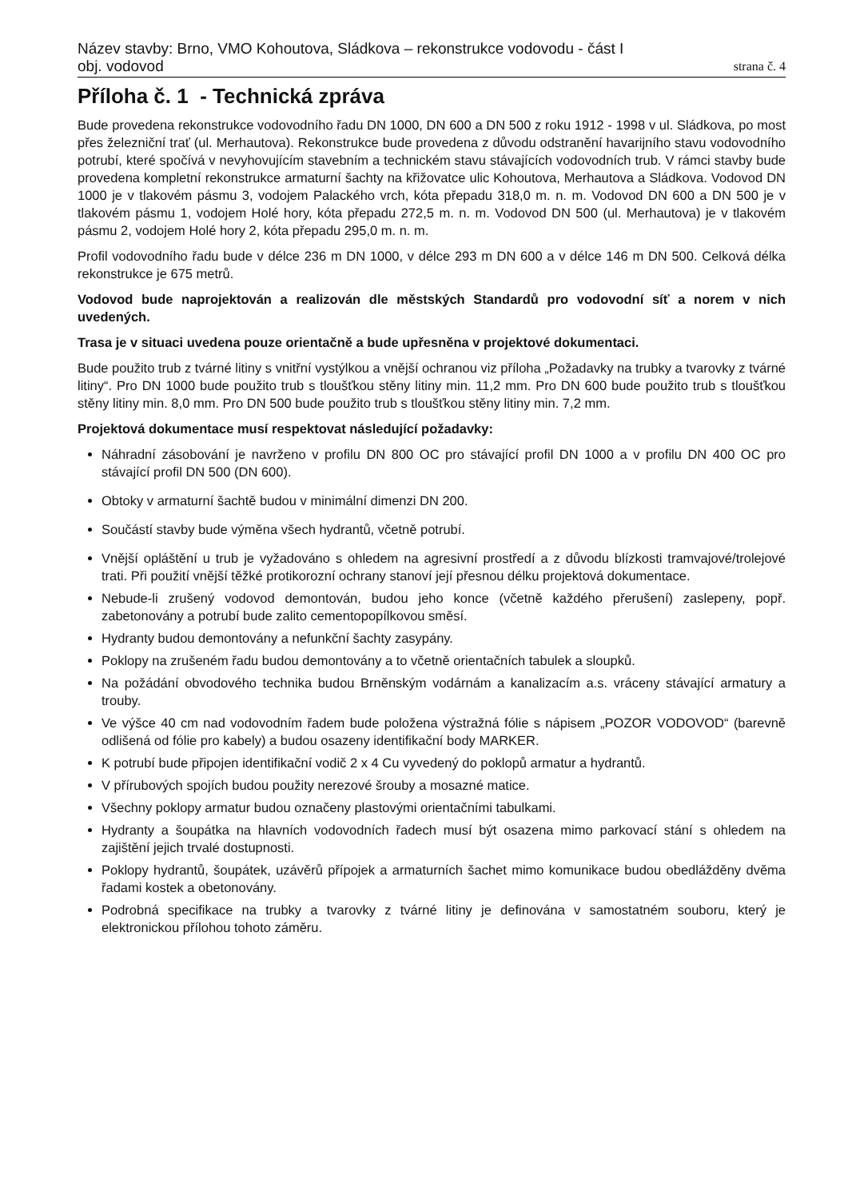Název stavby: Brno, VMO Kohoutova, Sládkova – rekonstrukce vodovodu - část I
obj. vodovod strana č. 4
Příloha č. 1 - Technická zpráva
Bude provedena rekonstrukce vodovodního řadu DN 1000, DN 600 a DN 500 z roku 1912 - 1998 v ul. Sládkova, po most přes železniční trať (ul. Merhautova). Rekonstrukce bude provedena z důvodu odstranění havarijního stavu vodovodního potrubí, které spočívá v nevyhovujícím stavebním a technickém stavu stávajících vodovodních trub. V rámci stavby bude provedena kompletní rekonstrukce armaturní šachty na křižovatce ulic Kohoutova, Merhautova a Sládkova. Vodovod DN 1000 je v tlakovém pásmu 3, vodojem Palackého vrch, kóta přepadu 318,0 m. n. m. Vodovod DN 600 a DN 500 je v tlakovém pásmu 1, vodojem Holé hory, kóta přepadu 272,5 m. n. m. Vodovod DN 500 (ul. Merhautova) je v tlakovém pásmu 2, vodojem Holé hory 2, kóta přepadu 295,0 m. n. m.
Profil vodovodního řadu bude v délce 236 m DN 1000, v délce 293 m DN 600 a v délce 146 m DN 500. Celková délka rekonstrukce je 675 metrů.
Vodovod bude naprojektován a realizován dle městských Standardů pro vodovodní síť a norem v nich uvedených.
Trasa je v situaci uvedena pouze orientačně a bude upřesněna v projektové dokumentaci.
Bude použito trub z tvárné litiny s vnitřní vystýlkou a vnější ochranou viz příloha „Požadavky na trubky a tvarovky z tvárné litiny“. Pro DN 1000 bude použito trub s tloušťkou stěny litiny min. 11,2 mm. Pro DN 600 bude použito trub s tloušťkou stěny litiny min. 8,0 mm. Pro DN 500 bude použito trub s tloušťkou stěny litiny min. 7,2 mm.
Projektová dokumentace musí respektovat následující požadavky:
Náhradní zásobování je navrženo v profilu DN 800 OC pro stávající profil DN 1000 a v profilu DN 400 OC pro stávající profil DN 500 (DN 600).
Obtoky v armaturní šachtě budou v minimální dimenzi DN 200.
Součástí stavby bude výměna všech hydrantů, včetně potrubí.
Vnější opláštění u trub je vyžadováno s ohledem na agresivní prostředí a z důvodu blízkosti tramvajové/trolejové trati. Při použití vnější těžké protikorozní ochrany stanoví její přesnou délku projektová dokumentace.
Nebude-li zrušený vodovod demontován, budou jeho konce (včetně každého přerušení) zaslepeny, popř. zabetonovány a potrubí bude zalito cementopopílkovou směsí.
Hydranty budou demontovány a nefunkční šachty zasypány.
Poklopy na zrušeném řadu budou demontovány a to včetně orientačních tabulek a sloupků.
Na požádání obvodového technika budou Brněnským vodárnám a kanalizacím a.s. vráceny stávající armatury a trouby.
Ve výšce 40 cm nad vodovodním řadem bude položena výstražná fólie s nápisem „POZOR VODOVOD“ (barevně odlišená od fólie pro kabely) a budou osazeny identifikační body MARKER.
K potrubí bude připojen identifikační vodič 2 x 4 Cu vyvedený do poklopů armatur a hydrantů.
V přírubových spojích budou použity nerezové šrouby a mosazné matice.
Všechny poklopy armatur budou označeny plastovými orientačními tabulkami.
Hydranty a šoupátka na hlavních vodovodních řadech musí být osazena mimo parkovací stání s ohledem na zajištění jejich trvalé dostupnosti.
Poklopy hydrantů, šoupátek, uzávěrů přípojek a armaturních šachet mimo komunikace budou obedlážděny dvěma řadami kostek a obetonovány.
Podrobná specifikace na trubky a tvarovky z tvárné litiny je definována v samostatném souboru, který je elektronickou přílohou tohoto záměru.